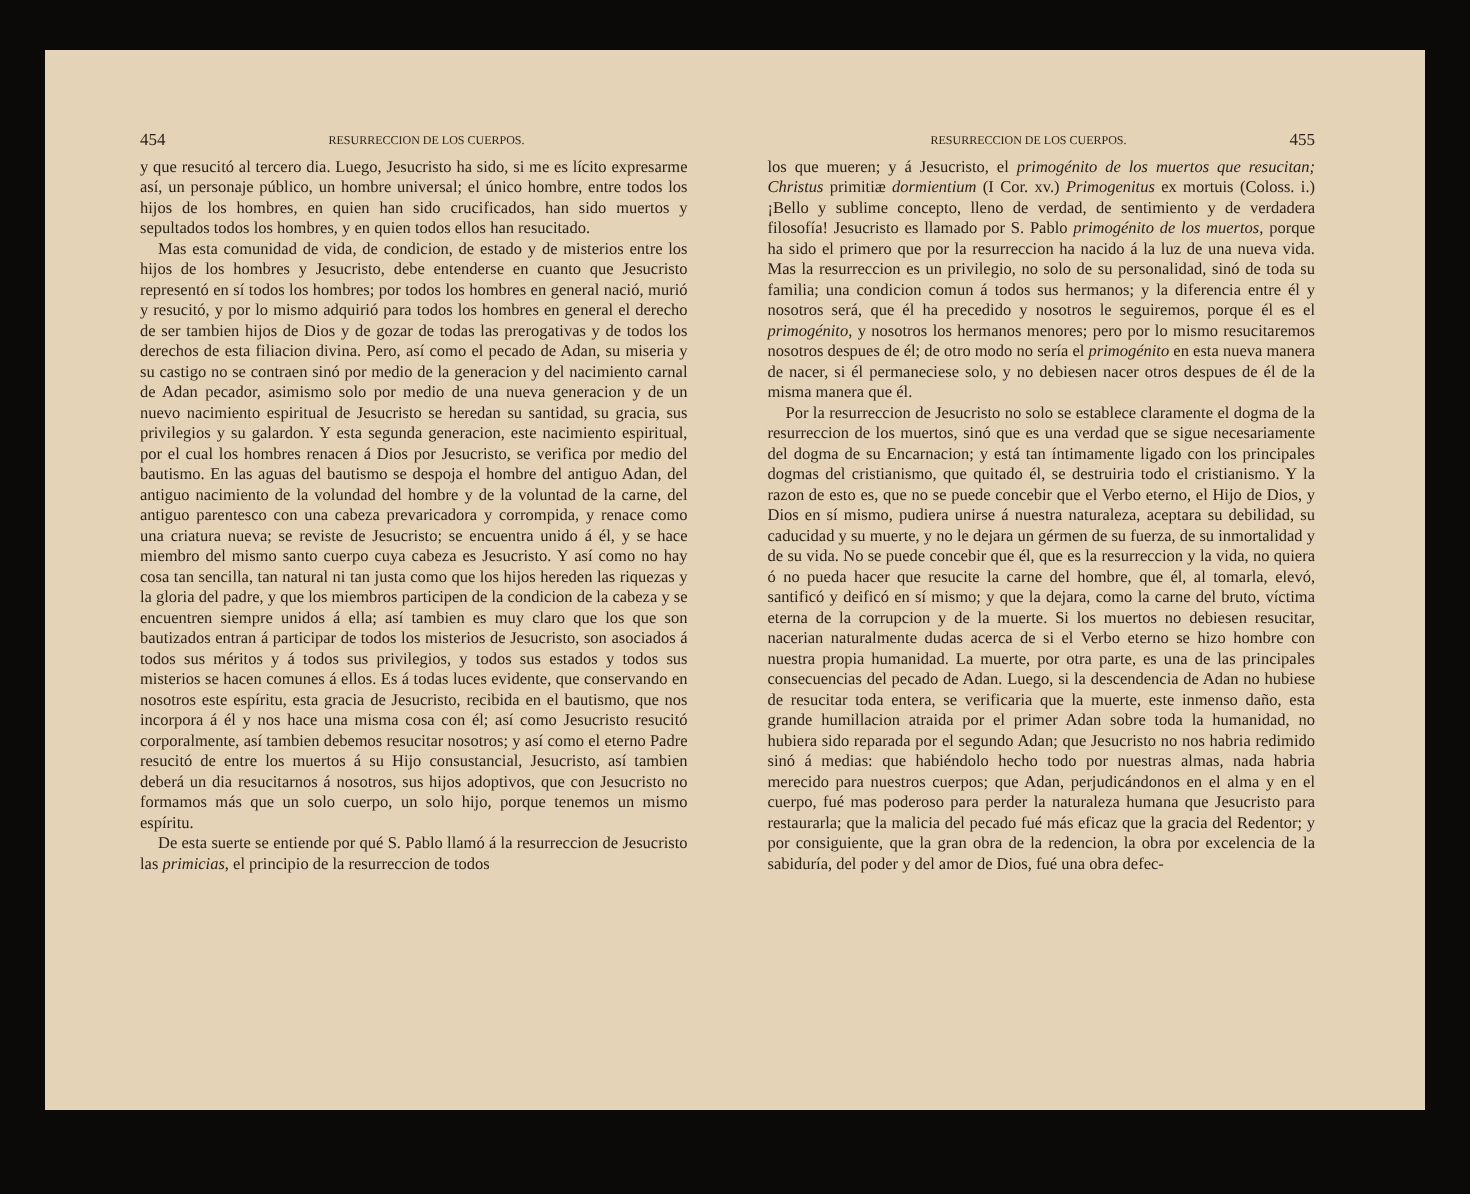454 RESURRECCION DE LOS CUERPOS.
y que resucitó al tercero dia. Luego, Jesucristo ha sido, si me es lícito expresarme así, un personaje público, un hombre universal; el único hombre, entre todos los hijos de los hombres, en quien han sido crucificados, han sido muertos y sepultados todos los hombres, y en quien todos ellos han resucitado.
Mas esta comunidad de vida, de condicion, de estado y de misterios entre los hijos de los hombres y Jesucristo, debe entenderse en cuanto que Jesucristo representó en sí todos los hombres; por todos los hombres en general nació, murió y resucitó, y por lo mismo adquirió para todos los hombres en general el derecho de ser tambien hijos de Dios y de gozar de todas las prerogativas y de todos los derechos de esta filiacion divina. Pero, así como el pecado de Adan, su miseria y su castigo no se contraen sinó por medio de la generacion y del nacimiento carnal de Adan pecador, asimismo solo por medio de una nueva generacion y de un nuevo nacimiento espiritual de Jesucristo se heredan su santidad, su gracia, sus privilegios y su galardon. Y esta segunda generacion, este nacimiento espiritual, por el cual los hombres renacen á Dios por Jesucristo, se verifica por medio del bautismo. En las aguas del bautismo se despoja el hombre del antiguo Adan, del antiguo nacimiento de la volundad del hombre y de la voluntad de la carne, del antiguo parentesco con una cabeza prevaricadora y corrompida, y renace como una criatura nueva; se reviste de Jesucristo; se encuentra unido á él, y se hace miembro del mismo santo cuerpo cuya cabeza es Jesucristo. Y así como no hay cosa tan sencilla, tan natural ni tan justa como que los hijos hereden las riquezas y la gloria del padre, y que los miembros participen de la condicion de la cabeza y se encuentren siempre unidos á ella; así tambien es muy claro que los que son bautizados entran á participar de todos los misterios de Jesucristo, son asociados á todos sus méritos y á todos sus privilegios, y todos sus estados y todos sus misterios se hacen comunes á ellos. Es á todas luces evidente, que conservando en nosotros este espíritu, esta gracia de Jesucristo, recibida en el bautismo, que nos incorpora á él y nos hace una misma cosa con él; así como Jesucristo resucitó corporalmente, así tambien debemos resucitar nosotros; y así como el eterno Padre resucitó de entre los muertos á su Hijo consustancial, Jesucristo, así tambien deberá un dia resucitarnos á nosotros, sus hijos adoptivos, que con Jesucristo no formamos más que un solo cuerpo, un solo hijo, porque tenemos un mismo espíritu.
De esta suerte se entiende por qué S. Pablo llamó á la resurreccion de Jesucristo las primicias, el principio de la resurreccion de todos
RESURRECCION DE LOS CUERPOS. 455
los que mueren; y á Jesucristo, el primogénito de los muertos que resucitan; Christus primitiæ dormientium (I Cor. xv.) Primogenitus ex mortuis (Coloss. i.) ¡Bello y sublime concepto, lleno de verdad, de sentimiento y de verdadera filosofía! Jesucristo es llamado por S. Pablo primogénito de los muertos, porque ha sido el primero que por la resurreccion ha nacido á la luz de una nueva vida. Mas la resurreccion es un privilegio, no solo de su personalidad, sinó de toda su familia; una condicion comun á todos sus hermanos; y la diferencia entre él y nosotros será, que él ha precedido y nosotros le seguiremos, porque él es el primogénito, y nosotros los hermanos menores; pero por lo mismo resucitaremos nosotros despues de él; de otro modo no sería el primogénito en esta nueva manera de nacer, si él permaneciese solo, y no debiesen nacer otros despues de él de la misma manera que él.
Por la resurreccion de Jesucristo no solo se establece claramente el dogma de la resurreccion de los muertos, sinó que es una verdad que se sigue necesariamente del dogma de su Encarnacion; y está tan íntimamente ligado con los principales dogmas del cristianismo, que quitado él, se destruiria todo el cristianismo. Y la razon de esto es, que no se puede concebir que el Verbo eterno, el Hijo de Dios, y Dios en sí mismo, pudiera unirse á nuestra naturaleza, aceptara su debilidad, su caducidad y su muerte, y no le dejara un gérmen de su fuerza, de su inmortalidad y de su vida. No se puede concebir que él, que es la resurreccion y la vida, no quiera ó no pueda hacer que resucite la carne del hombre, que él, al tomarla, elevó, santificó y deificó en sí mismo; y que la dejara, como la carne del bruto, víctima eterna de la corrupcion y de la muerte. Si los muertos no debiesen resucitar, nacerian naturalmente dudas acerca de si el Verbo eterno se hizo hombre con nuestra propia humanidad. La muerte, por otra parte, es una de las principales consecuencias del pecado de Adan. Luego, si la descendencia de Adan no hubiese de resucitar toda entera, se verificaria que la muerte, este inmenso daño, esta grande humillacion atraida por el primer Adan sobre toda la humanidad, no hubiera sido reparada por el segundo Adan; que Jesucristo no nos habria redimido sinó á medias: que habiéndolo hecho todo por nuestras almas, nada habria merecido para nuestros cuerpos; que Adan, perjudicándonos en el alma y en el cuerpo, fué mas poderoso para perder la naturaleza humana que Jesucristo para restaurarla; que la malicia del pecado fué más eficaz que la gracia del Redentor; y por consiguiente, que la gran obra de la redencion, la obra por excelencia de la sabiduría, del poder y del amor de Dios, fué una obra defec-